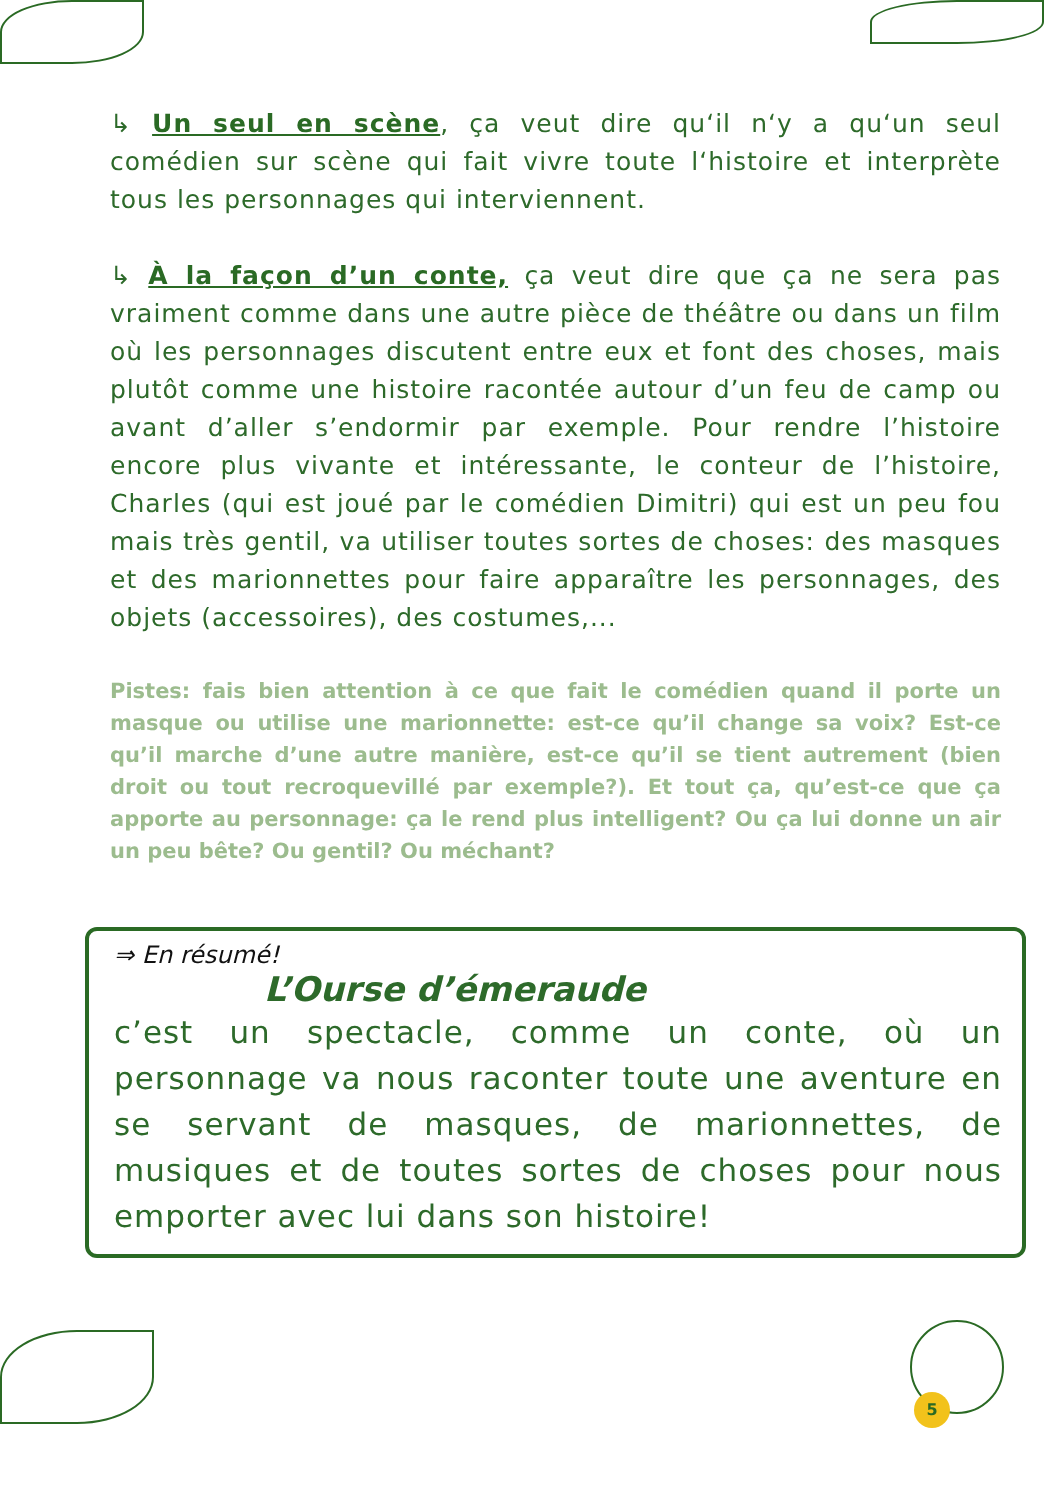↳ Un seul en scène, ça veut dire qu‘il n‘y a qu‘un seul comédien sur scène qui fait vivre toute l‘histoire et interprète tous les personnages qui interviennent.
↳ À la façon d’un conte, ça veut dire que ça ne sera pas vraiment comme dans une autre pièce de théâtre ou dans un film où les personnages discutent entre eux et font des choses, mais plutôt comme une histoire racontée autour d’un feu de camp ou avant d’aller s’endormir par exemple. Pour rendre l’histoire encore plus vivante et intéressante, le conteur de l’histoire, Charles (qui est joué par le comédien Dimitri) qui est un peu fou mais très gentil, va utiliser toutes sortes de choses: des masques et des marionnettes pour faire apparaître les personnages, des objets (accessoires), des costumes,...
Pistes: fais bien attention à ce que fait le comédien quand il porte un masque ou utilise une marionnette: est-ce qu’il change sa voix? Est-ce qu’il marche d’une autre manière, est-ce qu’il se tient autrement (bien droit ou tout recroquevillé par exemple?). Et tout ça, qu’est-ce que ça apporte au personnage: ça le rend plus intelligent? Ou ça lui donne un air un peu bête? Ou gentil? Ou méchant?
⇒ En résumé!
L’Ourse d’émeraude
c’est un spectacle, comme un conte, où un personnage va nous raconter toute une aventure en se servant de masques, de marionnettes, de musiques et de toutes sortes de choses pour nous emporter avec lui dans son histoire!
5